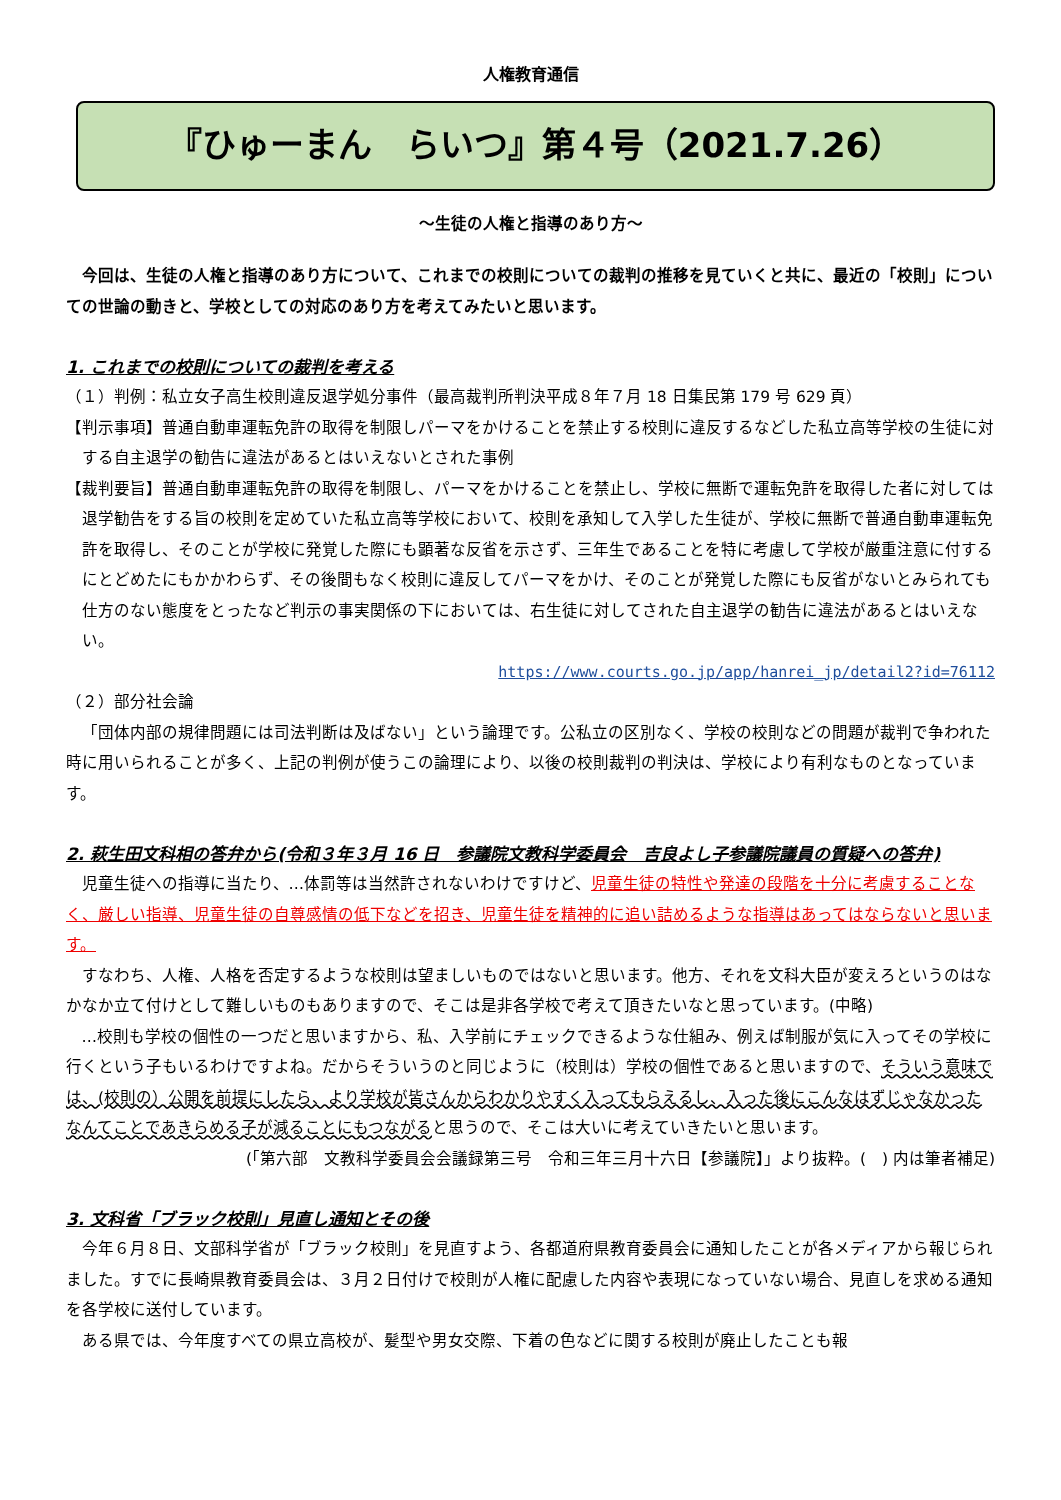人権教育通信
『ひゅーまん　らいつ』第４号（2021.7.26）
～生徒の人権と指導のあり方～
今回は、生徒の人権と指導のあり方について、これまでの校則についての裁判の推移を見ていくと共に、最近の「校則」についての世論の動きと、学校としての対応のあり方を考えてみたいと思います。
1. これまでの校則についての裁判を考える
（１）判例：私立女子高生校則違反退学処分事件（最高裁判所判決平成８年７月 18 日集民第 179 号 629 頁）
【判示事項】普通自動車運転免許の取得を制限しパーマをかけることを禁止する校則に違反するなどした私立高等学校の生徒に対する自主退学の勧告に違法があるとはいえないとされた事例
【裁判要旨】普通自動車運転免許の取得を制限し、パーマをかけることを禁止し、学校に無断で運転免許を取得した者に対しては退学勧告をする旨の校則を定めていた私立高等学校において、校則を承知して入学した生徒が、学校に無断で普通自動車運転免許を取得し、そのことが学校に発覚した際にも顕著な反省を示さず、三年生であることを特に考慮して学校が厳重注意に付するにとどめたにもかかわらず、その後間もなく校則に違反してパーマをかけ、そのことが発覚した際にも反省がないとみられても仕方のない態度をとったなど判示の事実関係の下においては、右生徒に対してされた自主退学の勧告に違法があるとはいえない。
https://www.courts.go.jp/app/hanrei_jp/detail2?id=76112
（２）部分社会論
「団体内部の規律問題には司法判断は及ばない」という論理です。公私立の区別なく、学校の校則などの問題が裁判で争われた時に用いられることが多く、上記の判例が使うこの論理により、以後の校則裁判の判決は、学校により有利なものとなっています。
2. 萩生田文科相の答弁から(令和３年３月 16 日　参議院文教科学委員会　吉良よし子参議院議員の質疑への答弁)
児童生徒への指導に当たり、…体罰等は当然許されないわけですけど、児童生徒の特性や発達の段階を十分に考慮することなく、厳しい指導、児童生徒の自尊感情の低下などを招き、児童生徒を精神的に追い詰めるような指導はあってはならないと思います。
すなわち、人権、人格を否定するような校則は望ましいものではないと思います。他方、それを文科大臣が変えろというのはなかなか立て付けとして難しいものもありますので、そこは是非各学校で考えて頂きたいなと思っています。(中略)
…校則も学校の個性の一つだと思いますから、私、入学前にチェックできるような仕組み、例えば制服が気に入ってその学校に行くという子もいるわけですよね。だからそういうのと同じように（校則は）学校の個性であると思いますので、そういう意味では、(校則の）公開を前提にしたら、より学校が皆さんからわかりやすく入ってもらえるし、入った後にこんなはずじゃなかったなんてことであきらめる子が減ることにもつながると思うので、そこは大いに考えていきたいと思います。
(「第六部　文教科学委員会会議録第三号　令和三年三月十六日【参議院】」より抜粋。(　) 内は筆者補足)
3. 文科省「ブラック校則」見直し通知とその後
今年６月８日、文部科学省が「ブラック校則」を見直すよう、各都道府県教育委員会に通知したことが各メディアから報じられました。すでに長崎県教育委員会は、３月２日付けで校則が人権に配慮した内容や表現になっていない場合、見直しを求める通知を各学校に送付しています。
ある県では、今年度すべての県立高校が、髪型や男女交際、下着の色などに関する校則が廃止したことも報